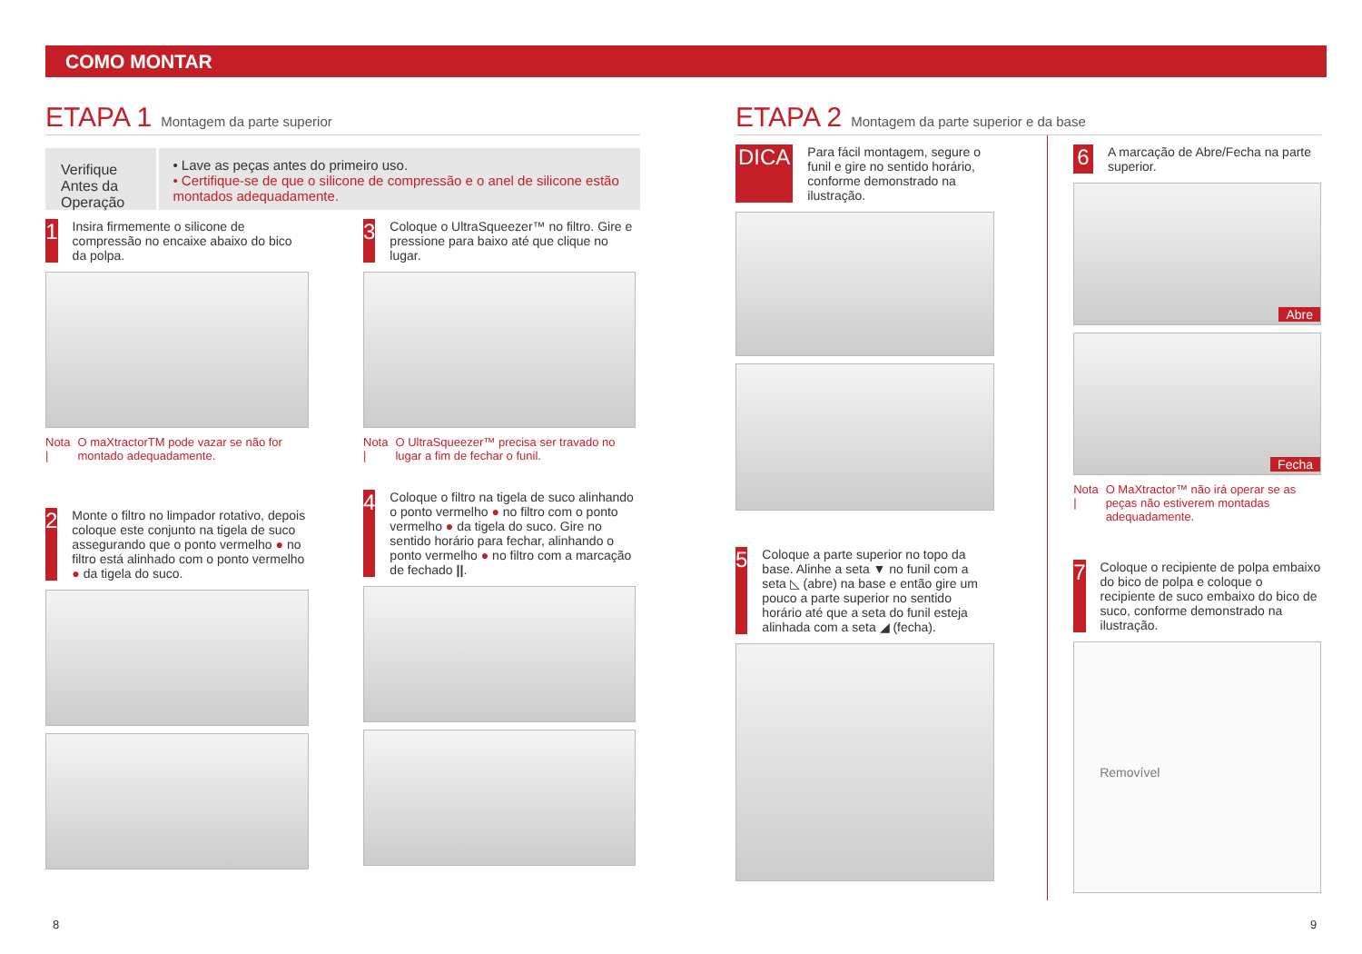COMO MONTAR
ETAPA 1 Montagem da parte superior
Verifique Antes da Operação
• Lave as peças antes do primeiro uso.
• Certifique-se de que o silicone de compressão e o anel de silicone estão montados adequadamente.
1
Insira firmemente o silicone de compressão no encaixe abaixo do bico da polpa.
Nota | O maXtractorTM pode vazar se não for montado adequadamente.
2
Monte o filtro no limpador rotativo, depois coloque este conjunto na tigela de suco assegurando que o ponto vermelho ● no filtro está alinhado com o ponto vermelho ● da tigela do suco.
3
Coloque o UltraSqueezer™ no filtro. Gire e pressione para baixo até que clique no lugar.
Nota | O UltraSqueezer™ precisa ser travado no lugar a fim de fechar o funil.
4
Coloque o filtro na tigela de suco alinhando o ponto vermelho ● no filtro com o ponto vermelho ● da tigela do suco. Gire no sentido horário para fechar, alinhando o ponto vermelho ● no filtro com a marcação de fechado ||.
ETAPA 2 Montagem da parte superior e da base
DICA
Para fácil montagem, segure o funil e gire no sentido horário, conforme demonstrado na ilustração.
5
Coloque a parte superior no topo da base. Alinhe a seta ▼ no funil com a seta ◺ (abre) na base e então gire um pouco a parte superior no sentido horário até que a seta do funil esteja alinhada com a seta ◢ (fecha).
6
A marcação de Abre/Fecha na parte superior.
Abre
Fecha
Nota | O MaXtractor™ não irá operar se as peças não estiverem montadas adequadamente.
7
Coloque o recipiente de polpa embaixo do bico de polpa e coloque o recipiente de suco embaixo do bico de suco, conforme demonstrado na ilustração.
Removível
8 9